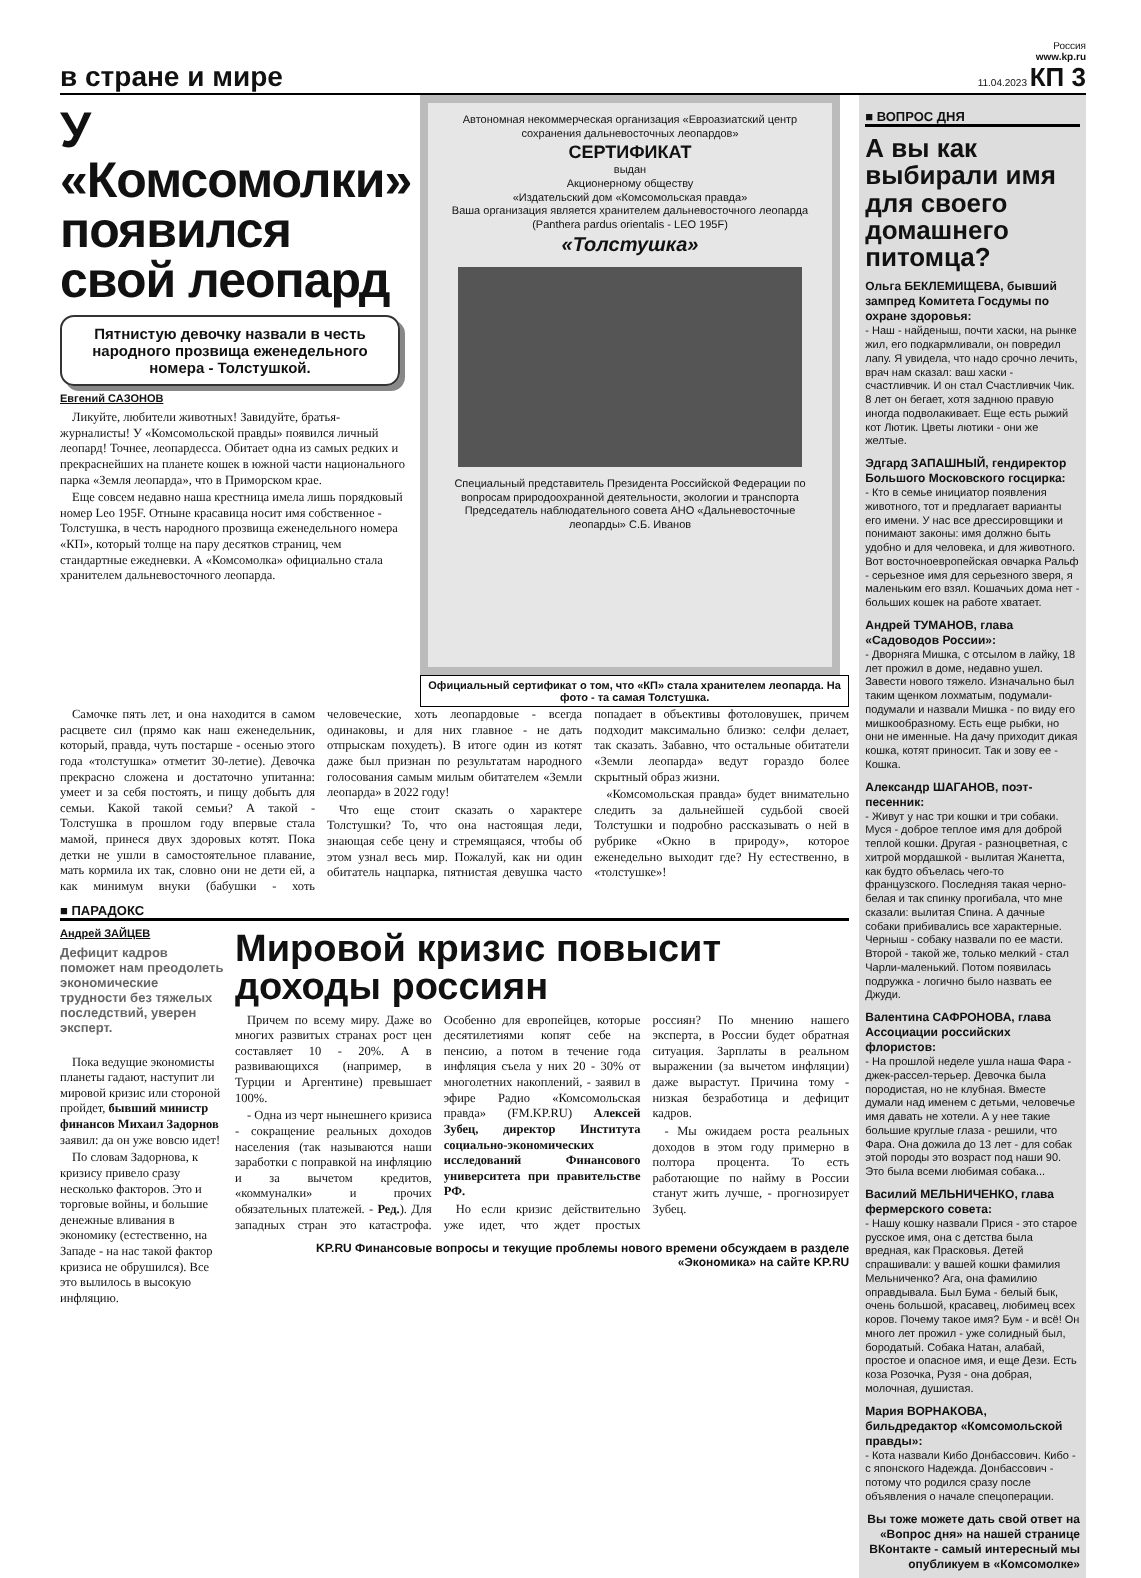в стране и мире
Россия
www.kp.ru
11.04.2023 КП 3
У «Комсомолки» появился свой леопард
Пятнистую девочку назвали в честь народного прозвища еженедельного номера - Толстушкой.
Евгений САЗОНОВ
Ликуйте, любители животных! Завидуйте, братья-журналисты! У «Комсомольской правды» появился личный леопард! Точнее, леопардесса. Обитает одна из самых редких и прекраснейших на планете кошек в южной части национального парка «Земля леопарда», что в Приморском крае.
Еще совсем недавно наша крестница имела лишь порядковый номер Leo 195F. Отныне красавица носит имя собственное - Толстушка, в честь народного прозвища еженедельного номера «КП», который толще на пару десятков страниц, чем стандартные ежедневки. А «Комсомолка» официально стала хранителем дальневосточного леопарда.
Автономная некоммерческая организация «Евроазиатский центр сохранения дальневосточных леопардов»
СЕРТИФИКАТ
выдан
Акционерному обществу
«Издательский дом «Комсомольская правда»
Ваша организация является хранителем дальневосточного леопарда (Panthera pardus orientalis - LEO 195F)
«Толстушка»
Специальный представитель Президента Российской Федерации по вопросам природоохранной деятельности, экологии и транспорта
Председатель наблюдательного совета АНО «Дальневосточные леопарды» С.Б. Иванов
Официальный сертификат о том, что «КП» стала хранителем леопарда. На фото - та самая Толстушка.
Самочке пять лет, и она находится в самом расцвете сил (прямо как наш еженедельник, который, правда, чуть постарше - осенью этого года «толстушка» отметит 30-летие). Девочка прекрасно сложена и достаточно упитанна: умеет и за себя постоять, и пищу добыть для семьи. Какой такой семьи? А такой - Толстушка в прошлом году впервые стала мамой, принеся двух здоровых котят. Пока детки не ушли в самостоятельное плавание, мать кормила их так, словно они не дети ей, а как минимум внуки (бабушки - хоть человеческие, хоть леопардовые - всегда одинаковы, и для них главное - не дать отпрыскам похудеть). В итоге один из котят даже был признан по результатам народного голосования самым милым обитателем «Земли леопарда» в 2022 году!
Что еще стоит сказать о характере Толстушки? То, что она настоящая леди, знающая себе цену и стремящаяся, чтобы об этом узнал весь мир. Пожалуй, как ни один обитатель нацпарка, пятнистая девушка часто попадает в объективы фотоловушек, причем подходит максимально близко: селфи делает, так сказать. Забавно, что остальные обитатели «Земли леопарда» ведут гораздо более скрытный образ жизни.
«Комсомольская правда» будет внимательно следить за дальнейшей судьбой своей Толстушки и подробно рассказывать о ней в рубрике «Окно в природу», которое еженедельно выходит где? Ну естественно, в «толстушке»!
■ ПАРАДОКС
Андрей ЗАЙЦЕВ
Дефицит кадров поможет нам преодолеть экономические трудности без тяжелых последствий, уверен эксперт.
Пока ведущие экономисты планеты гадают, наступит ли мировой кризис или стороной пройдет, бывший министр финансов Михаил Задорнов заявил: да он уже вовсю идет!
По словам Задорнова, к кризису привело сразу несколько факторов. Это и торговые войны, и большие денежные вливания в экономику (естественно, на Западе - на нас такой фактор кризиса не обрушился). Все это вылилось в высокую инфляцию.
Мировой кризис повысит доходы россиян
Причем по всему миру. Даже во многих развитых странах рост цен составляет 10 - 20%. А в развивающихся (например, в Турции и Аргентине) превышает 100%.
- Одна из черт нынешнего кризиса - сокращение реальных доходов населения (так называются наши заработки с поправкой на инфляцию и за вычетом кредитов, «коммуналки» и прочих обязательных платежей. - Ред.). Для западных стран это катастрофа. Особенно для европейцев, которые десятилетиями копят себе на пенсию, а потом в течение года инфляция съела у них 20 - 30% от многолетних накоплений, - заявил в эфире Радио «Комсомольская правда» (FM.KP.RU) Алексей Зубец, директор Института социально-экономических исследований Финансового университета при правительстве РФ.
Но если кризис действительно уже идет, что ждет простых россиян? По мнению нашего эксперта, в России будет обратная ситуация. Зарплаты в реальном выражении (за вычетом инфляции) даже вырастут. Причина тому - низкая безработица и дефицит кадров.
- Мы ожидаем роста реальных доходов в этом году примерно в полтора процента. То есть работающие по найму в России станут жить лучше, - прогнозирует Зубец.
KP.RU Финансовые вопросы и текущие проблемы нового времени обсуждаем в разделе «Экономика» на сайте KP.RU
■ ВОПРОС ДНЯ
А вы как выбирали имя для своего домашнего питомца?
Ольга БЕКЛЕМИЩЕВА, бывший зампред Комитета Госдумы по охране здоровья:
- Наш - найденыш, почти хаски, на рынке жил, его подкармливали, он повредил лапу. Я увидела, что надо срочно лечить, врач нам сказал: ваш хаски - счастливчик. И он стал Счастливчик Чик. 8 лет он бегает, хотя заднюю правую иногда подволакивает. Еще есть рыжий кот Лютик. Цветы лютики - они же желтые.
Эдгард ЗАПАШНЫЙ, гендиректор Большого Московского госцирка:
- Кто в семье инициатор появления животного, тот и предлагает варианты его имени. У нас все дрессировщики и понимают законы: имя должно быть удобно и для человека, и для животного. Вот восточноевропейская овчарка Ральф - серьезное имя для серьезного зверя, я маленьким его взял. Кошачьих дома нет - больших кошек на работе хватает.
Андрей ТУМАНОВ, глава «Садоводов России»:
- Дворняга Мишка, с отсылом в лайку, 18 лет прожил в доме, недавно ушел. Завести нового тяжело. Изначально был таким щенком лохматым, подумали-подумали и назвали Мишка - по виду его мишкообразному. Есть еще рыбки, но они не именные. На дачу приходит дикая кошка, котят приносит. Так и зову ее - Кошка.
Александр ШАГАНОВ, поэт-песенник:
- Живут у нас три кошки и три собаки. Муся - доброе теплое имя для доброй теплой кошки. Другая - разноцветная, с хитрой мордашкой - вылитая Жанетта, как будто объелась чего-то французского. Последняя такая черно-белая и так спинку прогибала, что мне сказали: вылитая Спина. А дачные собаки прибивались все характерные. Черныш - собаку назвали по ее масти. Второй - такой же, только мелкий - стал Чарли-маленький. Потом появилась подружка - логично было назвать ее Джуди.
Валентина САФРОНОВА, глава Ассоциации российских флористов:
- На прошлой неделе ушла наша Фара - джек-рассел-терьер. Девочка была породистая, но не клубная. Вместе думали над именем с детьми, человечье имя давать не хотели. А у нее такие большие круглые глаза - решили, что Фара. Она дожила до 13 лет - для собак этой породы это возраст под наши 90. Это была всеми любимая собака...
Василий МЕЛЬНИЧЕНКО, глава фермерского совета:
- Нашу кошку назвали Прися - это старое русское имя, она с детства была вредная, как Прасковья. Детей спрашивали: у вашей кошки фамилия Мельниченко? Ага, она фамилию оправдывала. Был Бума - белый бык, очень большой, красавец, любимец всех коров. Почему такое имя? Бум - и всё! Он много лет прожил - уже солидный был, бородатый. Собака Натан, алабай, простое и опасное имя, и еще Дези. Есть коза Розочка, Рузя - она добрая, молочная, душистая.
Мария ВОРНАКОВА, бильдредактор «Комсомольской правды»:
- Кота назвали Кибо Донбассович. Кибо - с японского Надежда. Донбассович - потому что родился сразу после объявления о начале спецоперации.
Вы тоже можете дать свой ответ на «Вопрос дня» на нашей странице ВКонтакте - самый интересный мы опубликуем в «Комсомолке»